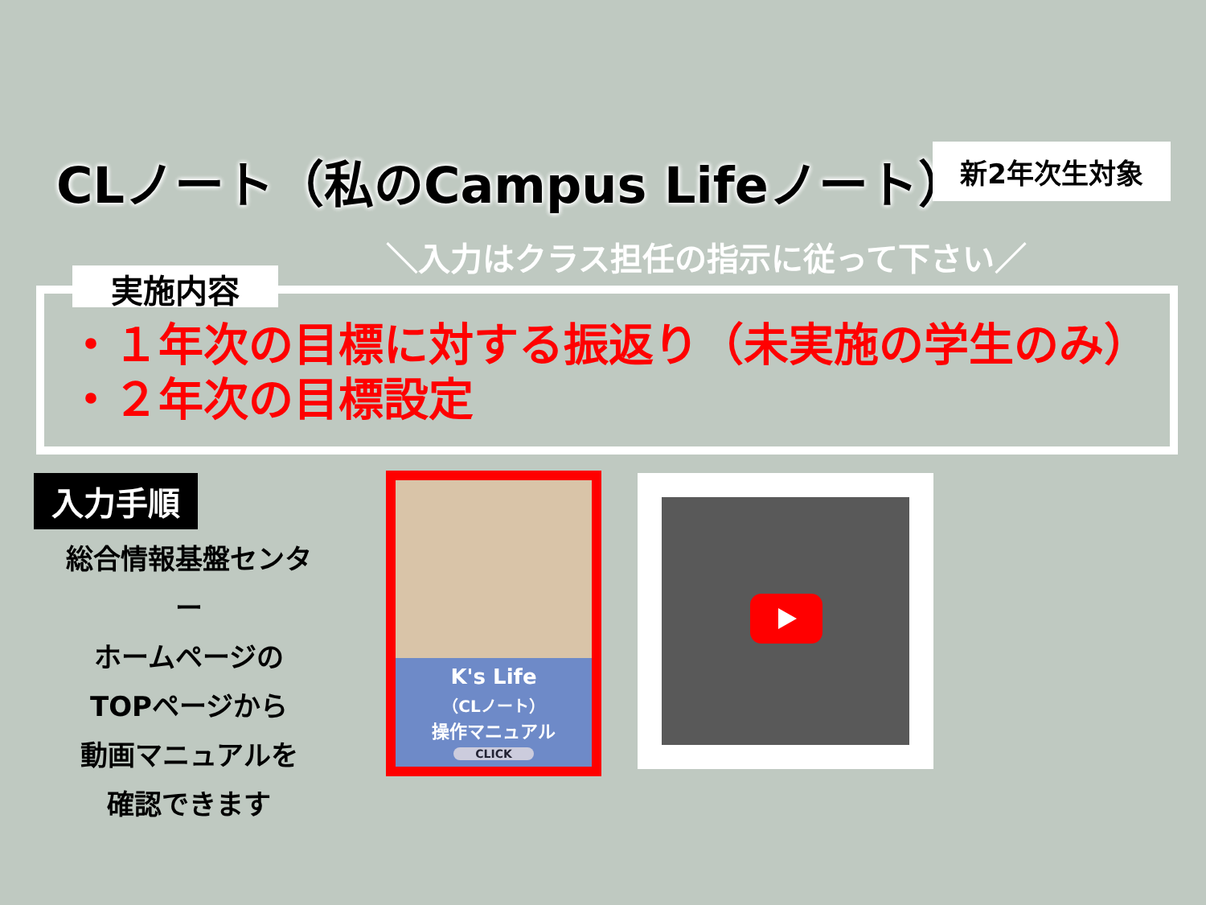CLノート（私のCampus Lifeノート） 新2年次生対象
＼入力はクラス担任の指示に従って下さい／
実施内容
・１年次の目標に対する振返り（未実施の学生のみ）
・２年次の目標設定
入力手順
総合情報基盤センター
ホームページの
TOPページから
動画マニュアルを
確認できます
K's Life
（CLノート）
操作マニュアル
CLICK